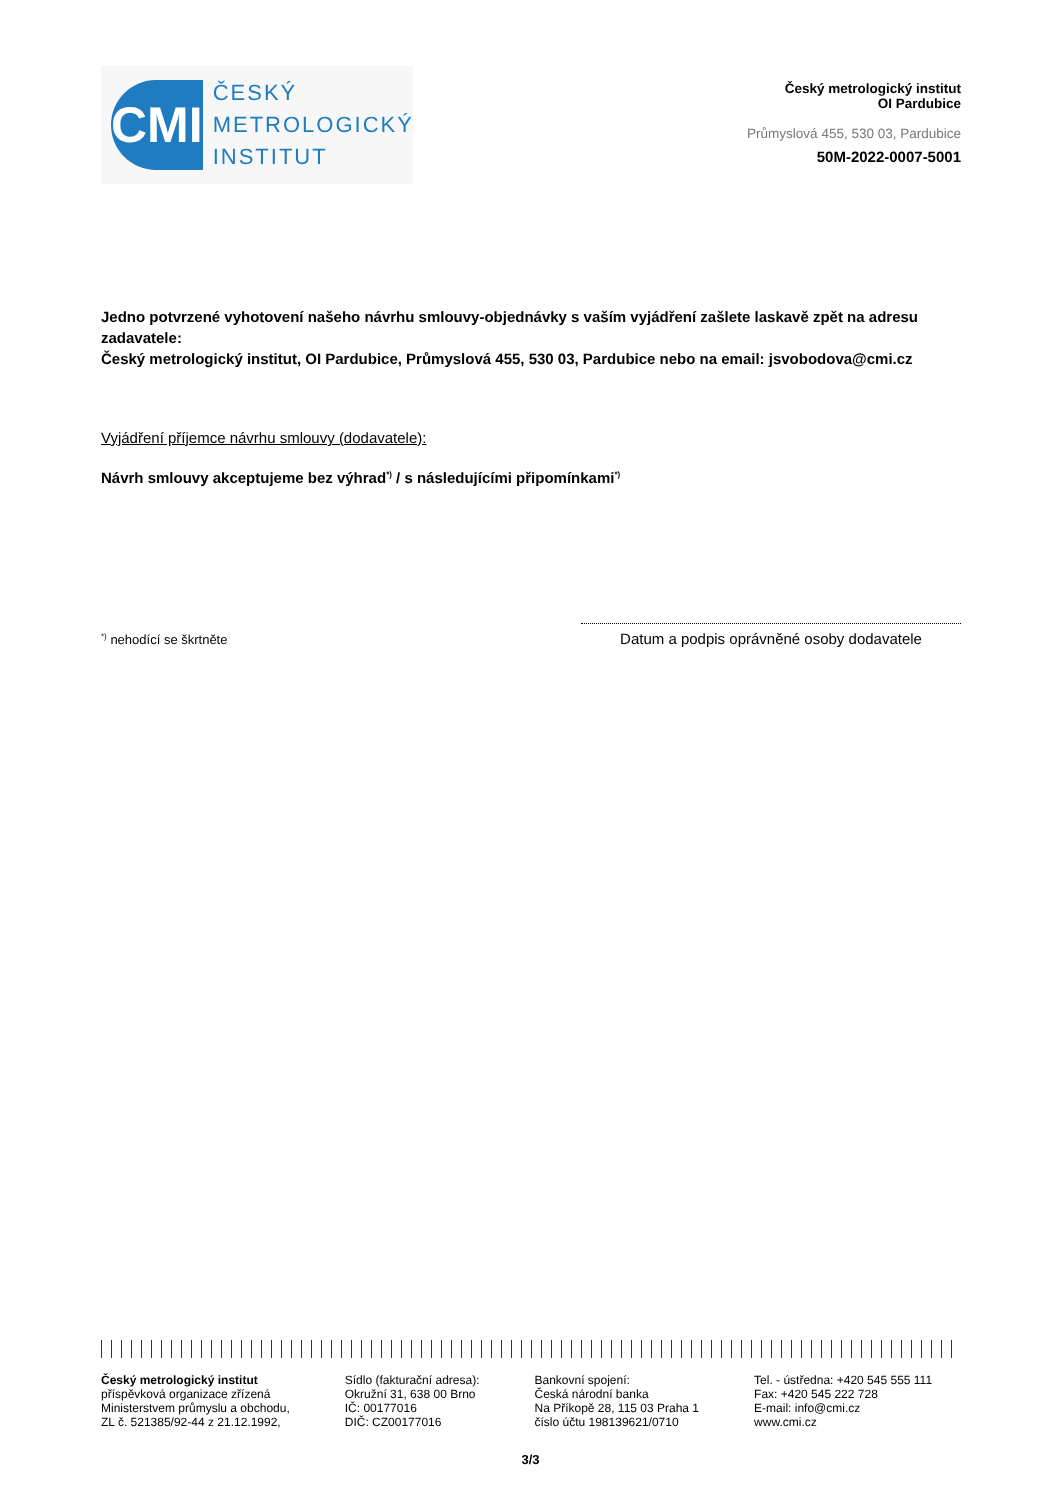CMI
ČESKÝ
METROLOGICKÝ
INSTITUT
Český metrologický institut
OI Pardubice
Průmyslová 455, 530 03, Pardubice
50M-2022-0007-5001
Jedno potvrzené vyhotovení našeho návrhu smlouvy-objednávky s vaším vyjádření zašlete laskavě zpět na adresu zadavatele:
Český metrologický institut, OI Pardubice, Průmyslová 455, 530 03, Pardubice nebo na email: jsvobodova@cmi.cz
Vyjádření příjemce návrhu smlouvy (dodavatele):
Návrh smlouvy akceptujeme bez výhrad<sup>*)</sup> / s následujícími připomínkami<sup>*)</sup>
<sup>*)</sup> nehodící se škrtněte
Datum a podpis oprávněné osoby dodavatele
Český metrologický institut
příspěvková organizace zřízená
Ministerstvem průmyslu a obchodu,
ZL č. 521385/92-44 z 21.12.1992,
Sídlo (fakturační adresa):
Okružní 31, 638 00 Brno
IČ: 00177016
DIČ: CZ00177016
Bankovní spojení:
Česká národní banka
Na Příkopě 28, 115 03 Praha 1
číslo účtu 198139621/0710
Tel. - ústředna: +420 545 555 111
Fax: +420 545 222 728
E-mail: info@cmi.cz
www.cmi.cz
3/3